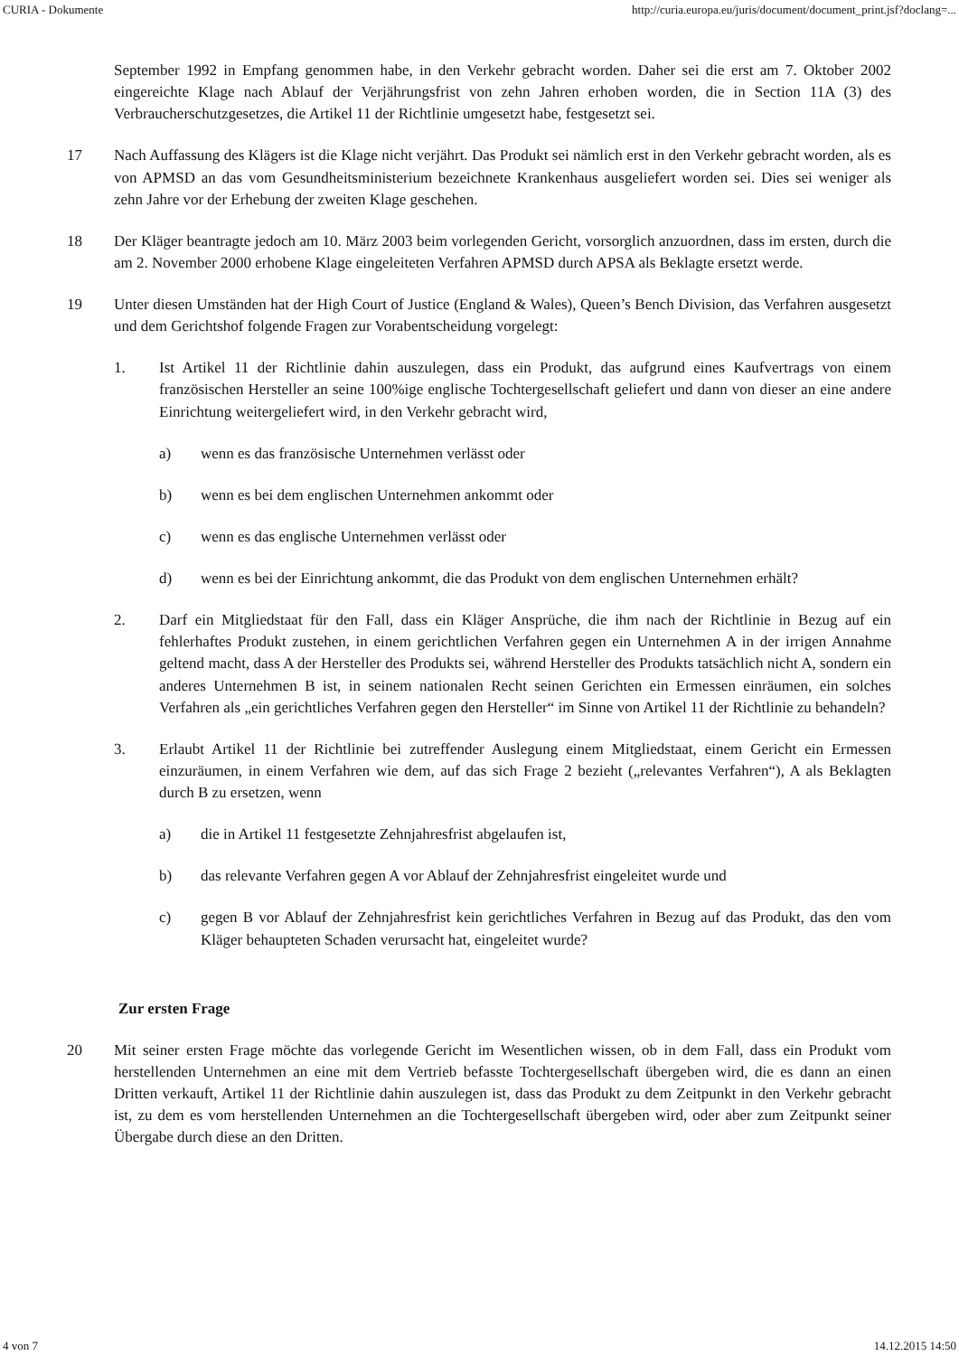CURIA - Dokumente http://curia.europa.eu/juris/document/document_print.jsf?doclang=...
September 1992 in Empfang genommen habe, in den Verkehr gebracht worden. Daher sei die erst am 7. Oktober 2002 eingereichte Klage nach Ablauf der Verjährungsfrist von zehn Jahren erhoben worden, die in Section 11A (3) des Verbraucherschutzgesetzes, die Artikel 11 der Richtlinie umgesetzt habe, festgesetzt sei.
17 Nach Auffassung des Klägers ist die Klage nicht verjährt. Das Produkt sei nämlich erst in den Verkehr gebracht worden, als es von APMSD an das vom Gesundheitsministerium bezeichnete Krankenhaus ausgeliefert worden sei. Dies sei weniger als zehn Jahre vor der Erhebung der zweiten Klage geschehen.
18 Der Kläger beantragte jedoch am 10. März 2003 beim vorlegenden Gericht, vorsorglich anzuordnen, dass im ersten, durch die am 2. November 2000 erhobene Klage eingeleiteten Verfahren APMSD durch APSA als Beklagte ersetzt werde.
19 Unter diesen Umständen hat der High Court of Justice (England & Wales), Queen’s Bench Division, das Verfahren ausgesetzt und dem Gerichtshof folgende Fragen zur Vorabentscheidung vorgelegt:
1. Ist Artikel 11 der Richtlinie dahin auszulegen, dass ein Produkt, das aufgrund eines Kaufvertrags von einem französischen Hersteller an seine 100%ige englische Tochtergesellschaft geliefert und dann von dieser an eine andere Einrichtung weitergeliefert wird, in den Verkehr gebracht wird,
a) wenn es das französische Unternehmen verlässt oder
b) wenn es bei dem englischen Unternehmen ankommt oder
c) wenn es das englische Unternehmen verlässt oder
d) wenn es bei der Einrichtung ankommt, die das Produkt von dem englischen Unternehmen erhält?
2. Darf ein Mitgliedstaat für den Fall, dass ein Kläger Ansprüche, die ihm nach der Richtlinie in Bezug auf ein fehlerhaftes Produkt zustehen, in einem gerichtlichen Verfahren gegen ein Unternehmen A in der irrigen Annahme geltend macht, dass A der Hersteller des Produkts sei, während Hersteller des Produkts tatsächlich nicht A, sondern ein anderes Unternehmen B ist, in seinem nationalen Recht seinen Gerichten ein Ermessen einräumen, ein solches Verfahren als „ein gerichtliches Verfahren gegen den Hersteller“ im Sinne von Artikel 11 der Richtlinie zu behandeln?
3. Erlaubt Artikel 11 der Richtlinie bei zutreffender Auslegung einem Mitgliedstaat, einem Gericht ein Ermessen einzuräumen, in einem Verfahren wie dem, auf das sich Frage 2 bezieht („relevantes Verfahren“), A als Beklagten durch B zu ersetzen, wenn
a) die in Artikel 11 festgesetzte Zehnjahresfrist abgelaufen ist,
b) das relevante Verfahren gegen A vor Ablauf der Zehnjahresfrist eingeleitet wurde und
c) gegen B vor Ablauf der Zehnjahresfrist kein gerichtliches Verfahren in Bezug auf das Produkt, das den vom Kläger behaupteten Schaden verursacht hat, eingeleitet wurde?
Zur ersten Frage
20 Mit seiner ersten Frage möchte das vorlegende Gericht im Wesentlichen wissen, ob in dem Fall, dass ein Produkt vom herstellenden Unternehmen an eine mit dem Vertrieb befasste Tochtergesellschaft übergeben wird, die es dann an einen Dritten verkauft, Artikel 11 der Richtlinie dahin auszulegen ist, dass das Produkt zu dem Zeitpunkt in den Verkehr gebracht ist, zu dem es vom herstellenden Unternehmen an die Tochtergesellschaft übergeben wird, oder aber zum Zeitpunkt seiner Übergabe durch diese an den Dritten.
4 von 7 14.12.2015 14:50